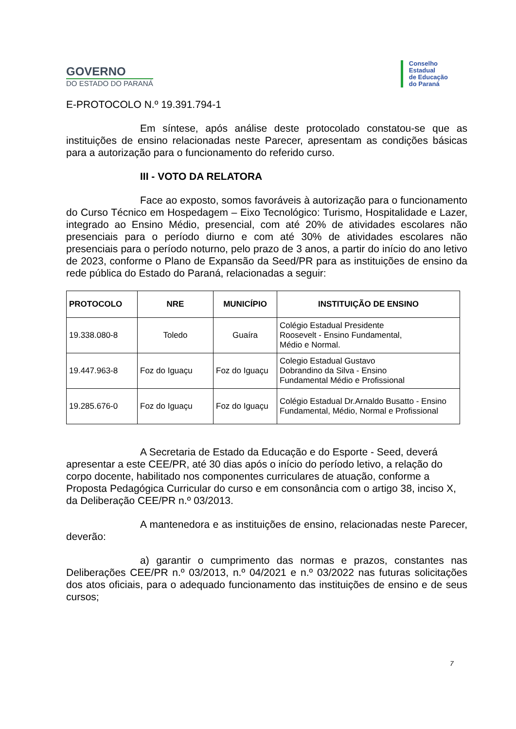GOVERNO
DO ESTADO DO PARANÁ
Conselho
Estadual
de Educação
do Paraná
E-PROTOCOLO N.º 19.391.794-1
Em síntese, após análise deste protocolado constatou-se que as instituições de ensino relacionadas neste Parecer, apresentam as condições básicas para a autorização para o funcionamento do referido curso.
III - VOTO DA RELATORA
Face ao exposto, somos favoráveis à autorização para o funcionamento do Curso Técnico em Hospedagem – Eixo Tecnológico: Turismo, Hospitalidade e Lazer, integrado ao Ensino Médio, presencial, com até 20% de atividades escolares não presenciais para o período diurno e com até 30% de atividades escolares não presenciais para o período noturno, pelo prazo de 3 anos, a partir do início do ano letivo de 2023, conforme o Plano de Expansão da Seed/PR para as instituições de ensino da rede pública do Estado do Paraná, relacionadas a seguir:
| PROTOCOLO | NRE | MUNICÍPIO | INSTITUIÇÃO DE ENSINO |
| --- | --- | --- | --- |
| 19.338.080-8 | Toledo | Guaíra | Colégio Estadual Presidente Roosevelt - Ensino Fundamental, Médio e Normal. |
| 19.447.963-8 | Foz do Iguaçu | Foz do Iguaçu | Colegio Estadual Gustavo Dobrandino da Silva - Ensino Fundamental Médio e Profissional |
| 19.285.676-0 | Foz do Iguaçu | Foz do Iguaçu | Colégio Estadual Dr.Arnaldo Busatto - Ensino Fundamental, Médio, Normal e Profissional |
A Secretaria de Estado da Educação e do Esporte - Seed, deverá apresentar a este CEE/PR, até 30 dias após o início do período letivo, a relação do corpo docente, habilitado nos componentes curriculares de atuação, conforme a Proposta Pedagógica Curricular do curso e em consonância com o artigo 38, inciso X, da Deliberação CEE/PR n.º 03/2013.
A mantenedora e as instituições de ensino, relacionadas neste Parecer, deverão:
a) garantir o cumprimento das normas e prazos, constantes nas Deliberações CEE/PR n.º 03/2013, n.º 04/2021 e n.º 03/2022 nas futuras solicitações dos atos oficiais, para o adequado funcionamento das instituições de ensino e de seus cursos;
7